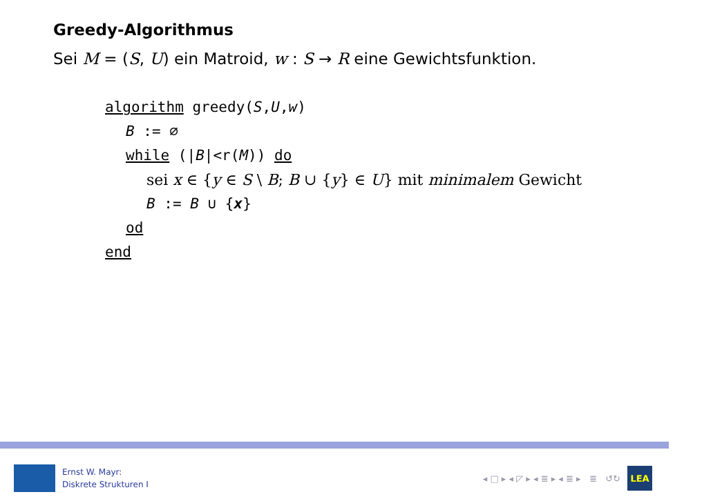Greedy-Algorithmus
Sei M = (S, U) ein Matroid, w : S → R eine Gewichtsfunktion.
algorithm greedy(S,U,w)
B := ∅
while (|B|<r(M)) do
sei x ∈ {y ∈ S \ B; B ∪ {y} ∈ U} mit minimalem Gewicht
B := B ∪ {x}
od
end
Ernst W. Mayr:
Diskrete Strukturen I
◂ □ ▸ ◂ ◸ ▸ ◂ ≣ ▸ ◂ ≣ ▸ ≣ ↺↻
LEA